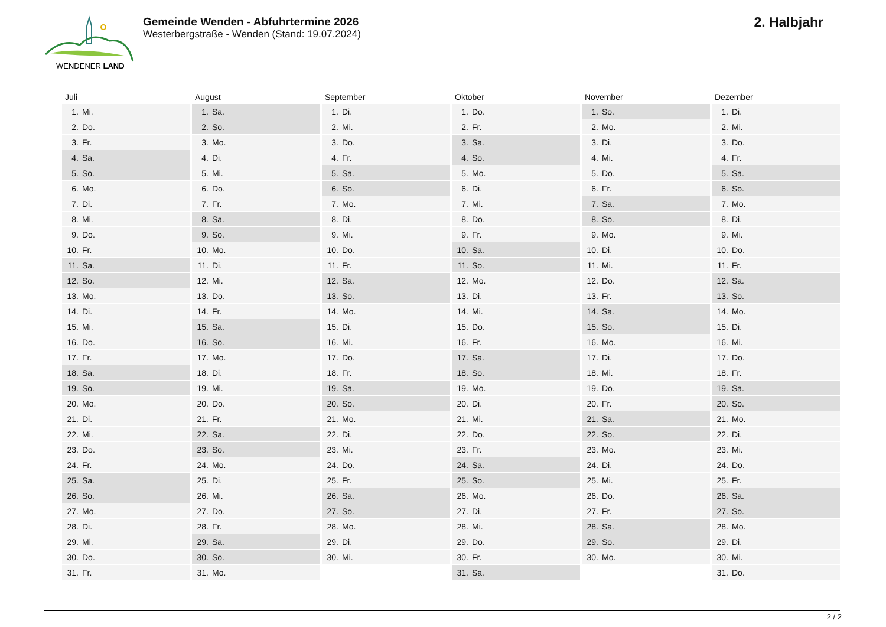WENDENER LAND
Gemeinde Wenden - Abfuhrtermine 2026
Westerbergstraße - Wenden (Stand: 19.07.2024)
2. Halbjahr
| Juli | | August | | September | | Oktober | | November | | Dezember | |
| --- | --- | --- | --- | --- | --- | --- | --- | --- | --- | --- | --- |
| 1. | Mi. | 1. | Sa. | 1. | Di. | 1. | Do. | 1. | So. | 1. | Di. |
| 2. | Do. | 2. | So. | 2. | Mi. | 2. | Fr. | 2. | Mo. | 2. | Mi. |
| 3. | Fr. | 3. | Mo. | 3. | Do. | 3. | Sa. | 3. | Di. | 3. | Do. |
| 4. | Sa. | 4. | Di. | 4. | Fr. | 4. | So. | 4. | Mi. | 4. | Fr. |
| 5. | So. | 5. | Mi. | 5. | Sa. | 5. | Mo. | 5. | Do. | 5. | Sa. |
| 6. | Mo. | 6. | Do. | 6. | So. | 6. | Di. | 6. | Fr. | 6. | So. |
| 7. | Di. | 7. | Fr. | 7. | Mo. | 7. | Mi. | 7. | Sa. | 7. | Mo. |
| 8. | Mi. | 8. | Sa. | 8. | Di. | 8. | Do. | 8. | So. | 8. | Di. |
| 9. | Do. | 9. | So. | 9. | Mi. | 9. | Fr. | 9. | Mo. | 9. | Mi. |
| 10. | Fr. | 10. | Mo. | 10. | Do. | 10. | Sa. | 10. | Di. | 10. | Do. |
| 11. | Sa. | 11. | Di. | 11. | Fr. | 11. | So. | 11. | Mi. | 11. | Fr. |
| 12. | So. | 12. | Mi. | 12. | Sa. | 12. | Mo. | 12. | Do. | 12. | Sa. |
| 13. | Mo. | 13. | Do. | 13. | So. | 13. | Di. | 13. | Fr. | 13. | So. |
| 14. | Di. | 14. | Fr. | 14. | Mo. | 14. | Mi. | 14. | Sa. | 14. | Mo. |
| 15. | Mi. | 15. | Sa. | 15. | Di. | 15. | Do. | 15. | So. | 15. | Di. |
| 16. | Do. | 16. | So. | 16. | Mi. | 16. | Fr. | 16. | Mo. | 16. | Mi. |
| 17. | Fr. | 17. | Mo. | 17. | Do. | 17. | Sa. | 17. | Di. | 17. | Do. |
| 18. | Sa. | 18. | Di. | 18. | Fr. | 18. | So. | 18. | Mi. | 18. | Fr. |
| 19. | So. | 19. | Mi. | 19. | Sa. | 19. | Mo. | 19. | Do. | 19. | Sa. |
| 20. | Mo. | 20. | Do. | 20. | So. | 20. | Di. | 20. | Fr. | 20. | So. |
| 21. | Di. | 21. | Fr. | 21. | Mo. | 21. | Mi. | 21. | Sa. | 21. | Mo. |
| 22. | Mi. | 22. | Sa. | 22. | Di. | 22. | Do. | 22. | So. | 22. | Di. |
| 23. | Do. | 23. | So. | 23. | Mi. | 23. | Fr. | 23. | Mo. | 23. | Mi. |
| 24. | Fr. | 24. | Mo. | 24. | Do. | 24. | Sa. | 24. | Di. | 24. | Do. |
| 25. | Sa. | 25. | Di. | 25. | Fr. | 25. | So. | 25. | Mi. | 25. | Fr. |
| 26. | So. | 26. | Mi. | 26. | Sa. | 26. | Mo. | 26. | Do. | 26. | Sa. |
| 27. | Mo. | 27. | Do. | 27. | So. | 27. | Di. | 27. | Fr. | 27. | So. |
| 28. | Di. | 28. | Fr. | 28. | Mo. | 28. | Mi. | 28. | Sa. | 28. | Mo. |
| 29. | Mi. | 29. | Sa. | 29. | Di. | 29. | Do. | 29. | So. | 29. | Di. |
| 30. | Do. | 30. | So. | 30. | Mi. | 30. | Fr. | 30. | Mo. | 30. | Mi. |
| 31. | Fr. | 31. | Mo. | | | 31. | Sa. | | | 31. | Do. |
2 / 2